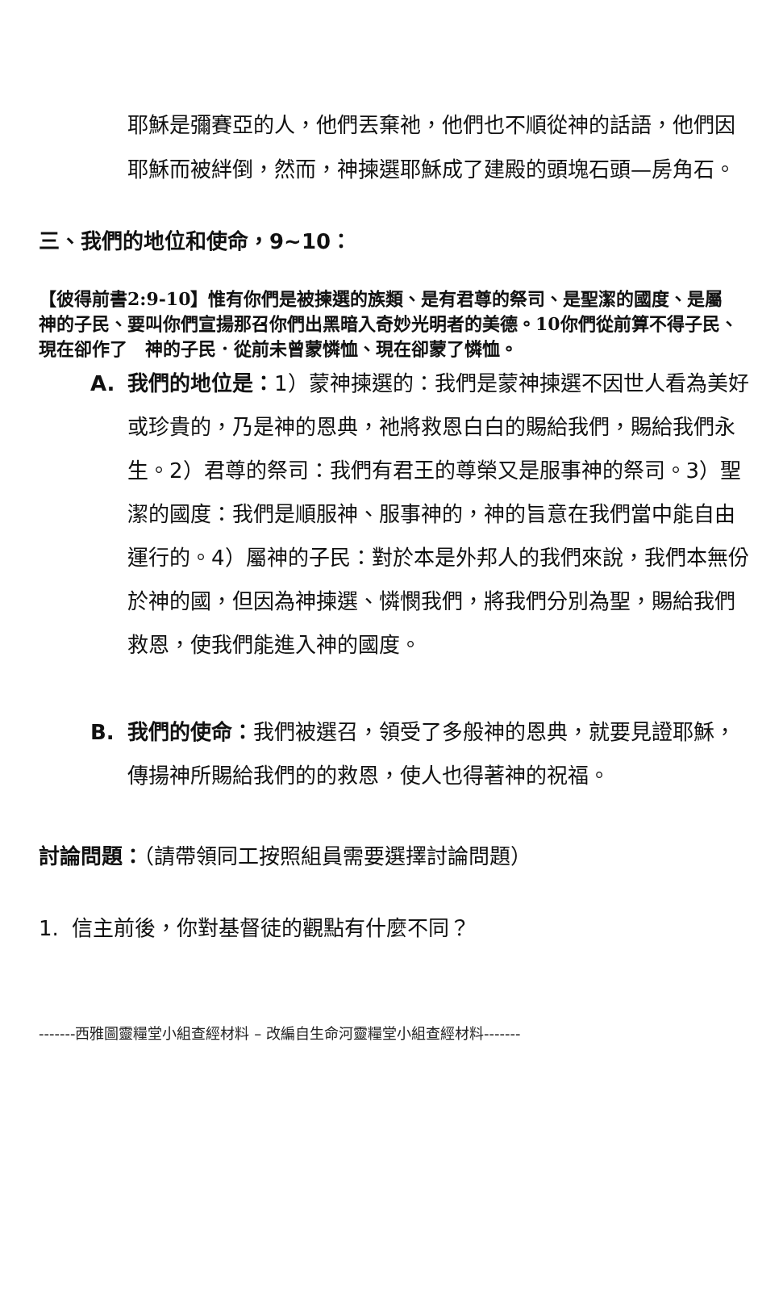耶穌是彌賽亞的人，他們丟棄祂，他們也不順從神的話語，他們因耶穌而被絆倒，然而，神揀選耶穌成了建殿的頭塊石頭—房角石。
三、我們的地位和使命，9~10：
【彼得前書2:9-10】惟有你們是被揀選的族類、是有君尊的祭司、是聖潔的國度、是屬　神的子民、要叫你們宣揚那召你們出黑暗入奇妙光明者的美德。10你們從前算不得子民、現在卻作了　神的子民．從前未曾蒙憐恤、現在卻蒙了憐恤。
A. 我們的地位是：1）蒙神揀選的：我們是蒙神揀選不因世人看為美好或珍貴的，乃是神的恩典，祂將救恩白白的賜給我們，賜給我們永生。2）君尊的祭司：我們有君王的尊榮又是服事神的祭司。3）聖潔的國度：我們是順服神、服事神的，神的旨意在我們當中能自由運行的。4）屬神的子民：對於本是外邦人的我們來說，我們本無份於神的國，但因為神揀選、憐憫我們，將我們分別為聖，賜給我們救恩，使我們能進入神的國度。
B. 我們的使命：我們被選召，領受了多般神的恩典，就要見證耶穌，傳揚神所賜給我們的的救恩，使人也得著神的祝福。
討論問題：（請帶領同工按照組員需要選擇討論問題）
1. 信主前後，你對基督徒的觀點有什麼不同？
-------西雅圖靈糧堂小組查經材料 – 改編自生命河靈糧堂小組查經材料-------